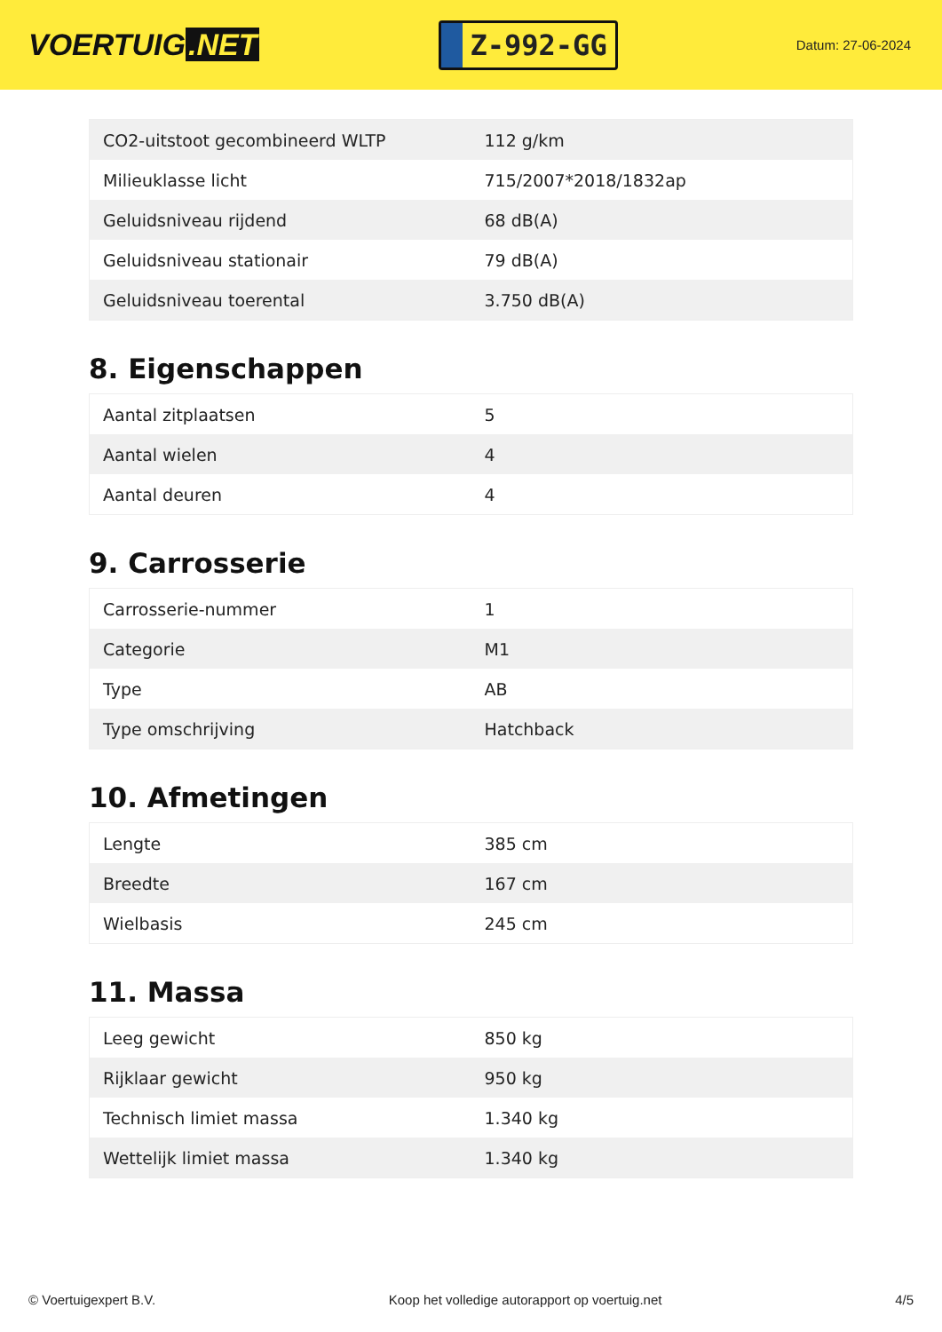VOERTUIG.NET
Z-992-GG
Datum: 27-06-2024
| CO2-uitstoot gecombineerd WLTP | 112 g/km |
| Milieuklasse licht | 715/2007*2018/1832ap |
| Geluidsniveau rijdend | 68 dB(A) |
| Geluidsniveau stationair | 79 dB(A) |
| Geluidsniveau toerental | 3.750 dB(A) |
8. Eigenschappen
| Aantal zitplaatsen | 5 |
| Aantal wielen | 4 |
| Aantal deuren | 4 |
9. Carrosserie
| Carrosserie-nummer | 1 |
| Categorie | M1 |
| Type | AB |
| Type omschrijving | Hatchback |
10. Afmetingen
| Lengte | 385 cm |
| Breedte | 167 cm |
| Wielbasis | 245 cm |
11. Massa
| Leeg gewicht | 850 kg |
| Rijklaar gewicht | 950 kg |
| Technisch limiet massa | 1.340 kg |
| Wettelijk limiet massa | 1.340 kg |
© Voertuigexpert B.V. Koop het volledige autorapport op voertuig.net 4/5